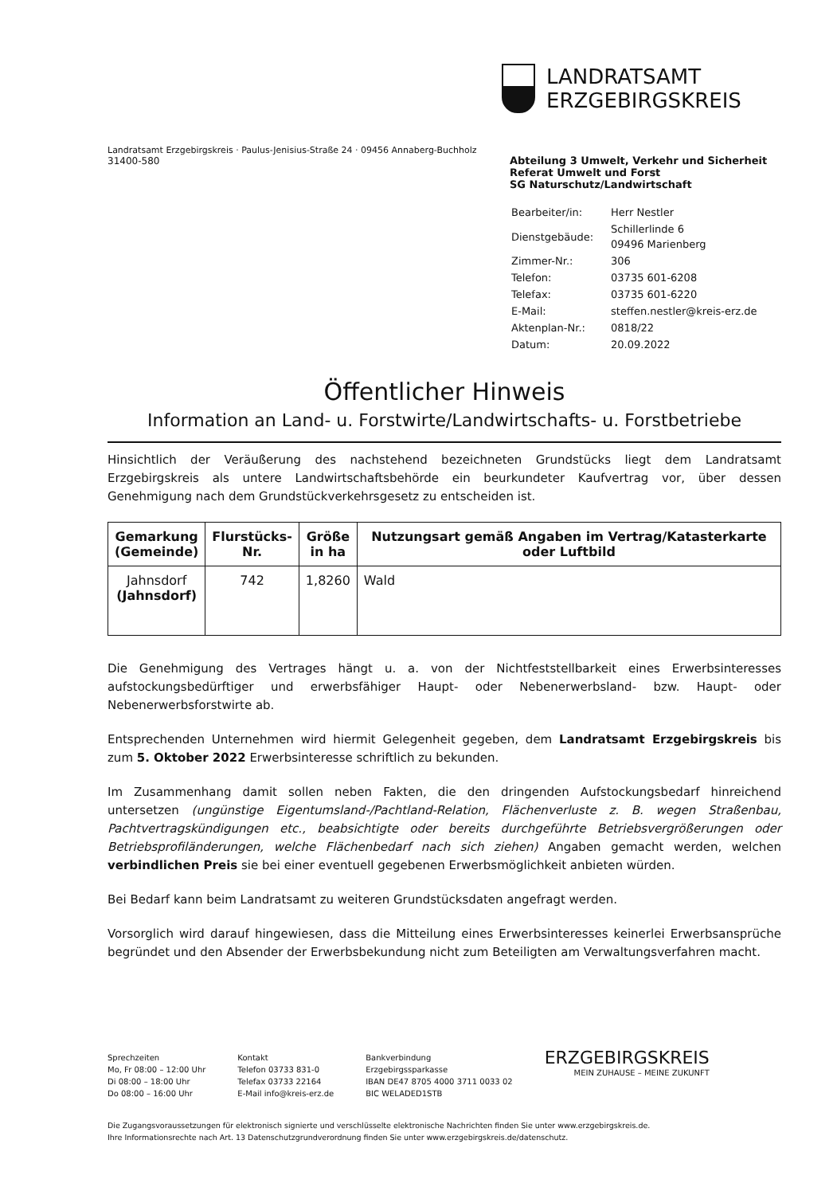LANDRATSAMT
ERZGEBIRGSKREIS
Landratsamt Erzgebirgskreis · Paulus-Jenisius-Straße 24 · 09456 Annaberg-Buchholz
31400-580
Abteilung 3 Umwelt, Verkehr und Sicherheit
Referat Umwelt und Forst
SG Naturschutz/Landwirtschaft
| Bearbeiter/in: | Herr Nestler |
| Dienstgebäude: | Schillerlinde 6 09496 Marienberg |
| Zimmer-Nr.: | 306 |
| Telefon: | 03735 601-6208 |
| Telefax: | 03735 601-6220 |
| E-Mail: | steffen.nestler@kreis-erz.de |
| Aktenplan-Nr.: | 0818/22 |
| Datum: | 20.09.2022 |
Öffentlicher Hinweis
Information an Land- u. Forstwirte/Landwirtschafts- u. Forstbetriebe
Hinsichtlich der Veräußerung des nachstehend bezeichneten Grundstücks liegt dem Landratsamt Erzgebirgskreis als untere Landwirtschaftsbehörde ein beurkundeter Kaufvertrag vor, über dessen Genehmigung nach dem Grundstückverkehrsgesetz zu entscheiden ist.
| Gemarkung (Gemeinde) | Flurstücks- Nr. | Größe in ha | Nutzungsart gemäß Angaben im Vertrag/Katasterkarte oder Luftbild |
| --- | --- | --- | --- |
| Jahnsdorf (Jahnsdorf) | 742 | 1,8260 | Wald |
Die Genehmigung des Vertrages hängt u. a. von der Nichtfeststellbarkeit eines Erwerbsinteresses aufstockungsbedürftiger und erwerbsfähiger Haupt- oder Nebenerwerbsland- bzw. Haupt- oder Nebenerwerbsforstwirte ab.
Entsprechenden Unternehmen wird hiermit Gelegenheit gegeben, dem Landratsamt Erzgebirgskreis bis zum 5. Oktober 2022 Erwerbsinteresse schriftlich zu bekunden.
Im Zusammenhang damit sollen neben Fakten, die den dringenden Aufstockungsbedarf hinreichend untersetzen (ungünstige Eigentumsland-/Pachtland-Relation, Flächenverluste z. B. wegen Straßenbau, Pachtvertragskündigungen etc., beabsichtigte oder bereits durchgeführte Betriebsvergrößerungen oder Betriebsprofiländerungen, welche Flächenbedarf nach sich ziehen) Angaben gemacht werden, welchen verbindlichen Preis sie bei einer eventuell gegebenen Erwerbsmöglichkeit anbieten würden.
Bei Bedarf kann beim Landratsamt zu weiteren Grundstücksdaten angefragt werden.
Vorsorglich wird darauf hingewiesen, dass die Mitteilung eines Erwerbsinteresses keinerlei Erwerbsansprüche begründet und den Absender der Erwerbsbekundung nicht zum Beteiligten am Verwaltungsverfahren macht.
Sprechzeiten
Mo, Fr 08:00 – 12:00 Uhr
Di 08:00 – 18:00 Uhr
Do 08:00 – 16:00 Uhr
Kontakt
Telefon 03733 831-0
Telefax 03733 22164
E-Mail info@kreis-erz.de
Bankverbindung
Erzgebirgssparkasse
IBAN DE47 8705 4000 3711 0033 02
BIC WELADED1STB
ERZGEBIRGSKREIS
MEIN ZUHAUSE – MEINE ZUKUNFT
Die Zugangsvoraussetzungen für elektronisch signierte und verschlüsselte elektronische Nachrichten finden Sie unter www.erzgebirgskreis.de.
Ihre Informationsrechte nach Art. 13 Datenschutzgrundverordnung finden Sie unter www.erzgebirgskreis.de/datenschutz.